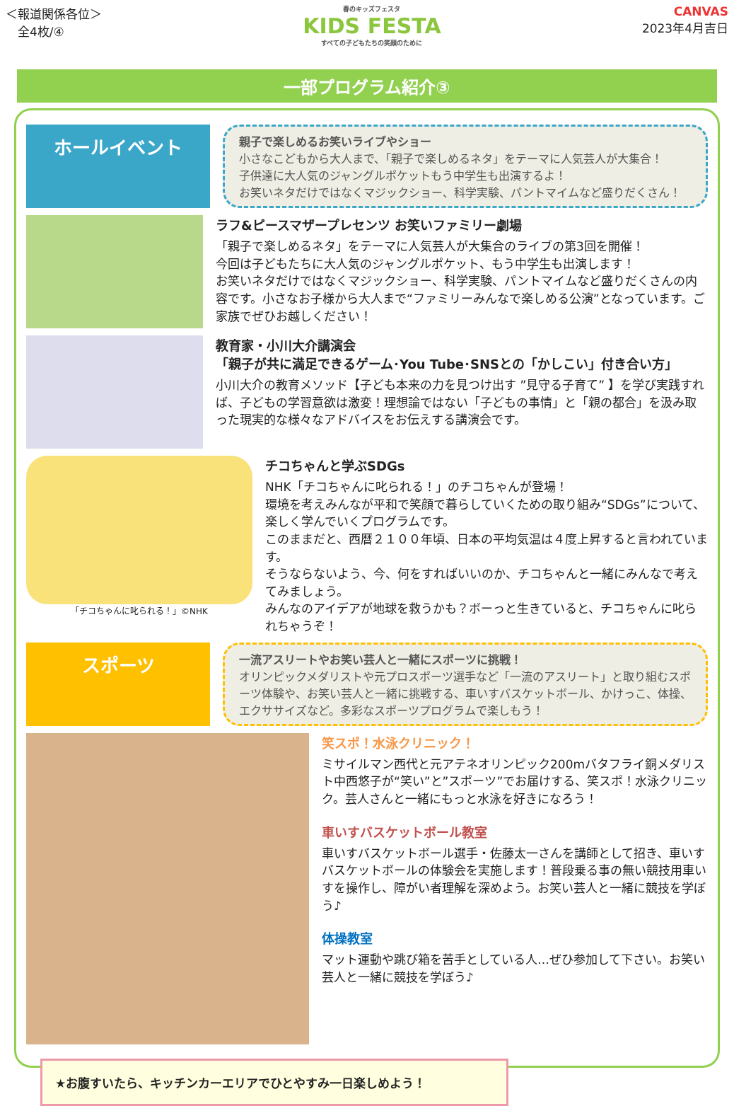＜報道関係各位＞
　全4枚/④
春のキッズフェスタ
KIDS FESTA
すべての子どもたちの笑顔のために
CANVAS
2023年4月吉日
一部プログラム紹介③
ホールイベント
親子で楽しめるお笑いライブやショー
小さなこどもから大人まで、「親子で楽しめるネタ」をテーマに人気芸人が大集合！
子供達に大人気のジャングルポケットもう中学生も出演するよ！
お笑いネタだけではなくマジックショー、科学実験、パントマイムなど盛りだくさん！
ラフ&ピースマザープレセンツ お笑いファミリー劇場
「親子で楽しめるネタ」をテーマに人気芸人が大集合のライブの第3回を開催！
今回は子どもたちに大人気のジャングルポケット、もう中学生も出演します！
お笑いネタだけではなくマジックショー、科学実験、パントマイムなど盛りだくさんの内容です。小さなお子様から大人まで“ファミリーみんなで楽しめる公演”となっています。ご家族でぜひお越しください！
教育家・小川大介講演会
「親子が共に満足できるゲーム･You Tube･SNSとの「かしこい」付き合い方」
小川大介の教育メソッド【子ども本来の力を見つけ出す ”見守る子育て” 】を学び実践すれば、子どもの学習意欲は激変！理想論ではない「子どもの事情」と「親の都合」を汲み取った現実的な様々なアドバイスをお伝えする講演会です。
「チコちゃんに叱られる！」©NHK
チコちゃんと学ぶSDGs
NHK「チコちゃんに叱られる！」のチコちゃんが登場！
環境を考えみんなが平和で笑顔で暮らしていくための取り組み“SDGs”について、楽しく学んでいくプログラムです。
このままだと、西暦２１００年頃、日本の平均気温は４度上昇すると言われています。
そうならないよう、今、何をすればいいのか、チコちゃんと一緒にみんなで考えてみましょう。
みんなのアイデアが地球を救うかも？ボーっと生きていると、チコちゃんに叱られちゃうぞ！
スポーツ
一流アスリートやお笑い芸人と一緒にスポーツに挑戦！
オリンピックメダリストや元プロスポーツ選手など「一流のアスリート」と取り組むスポーツ体験や、お笑い芸人と一緒に挑戦する、車いすバスケットボール、かけっこ、体操、エクササイズなど。多彩なスポーツプログラムで楽しもう！
笑スポ！水泳クリニック！
ミサイルマン西代と元アテネオリンピック200mバタフライ銅メダリスト中西悠子が“笑い”と”スポーツ”でお届けする、笑スポ！水泳クリニック。芸人さんと一緒にもっと水泳を好きになろう！
車いすバスケットボール教室
車いすバスケットボール選手・佐藤太一さんを講師として招き、車いすバスケットボールの体験会を実施します！普段乗る事の無い競技用車いすを操作し、障がい者理解を深めよう。お笑い芸人と一緒に競技を学ぼう♪
体操教室
マット運動や跳び箱を苦手としている人…ぜひ参加して下さい。お笑い芸人と一緒に競技を学ぼう♪
★お腹すいたら、キッチンカーエリアでひとやすみ一日楽しめよう！